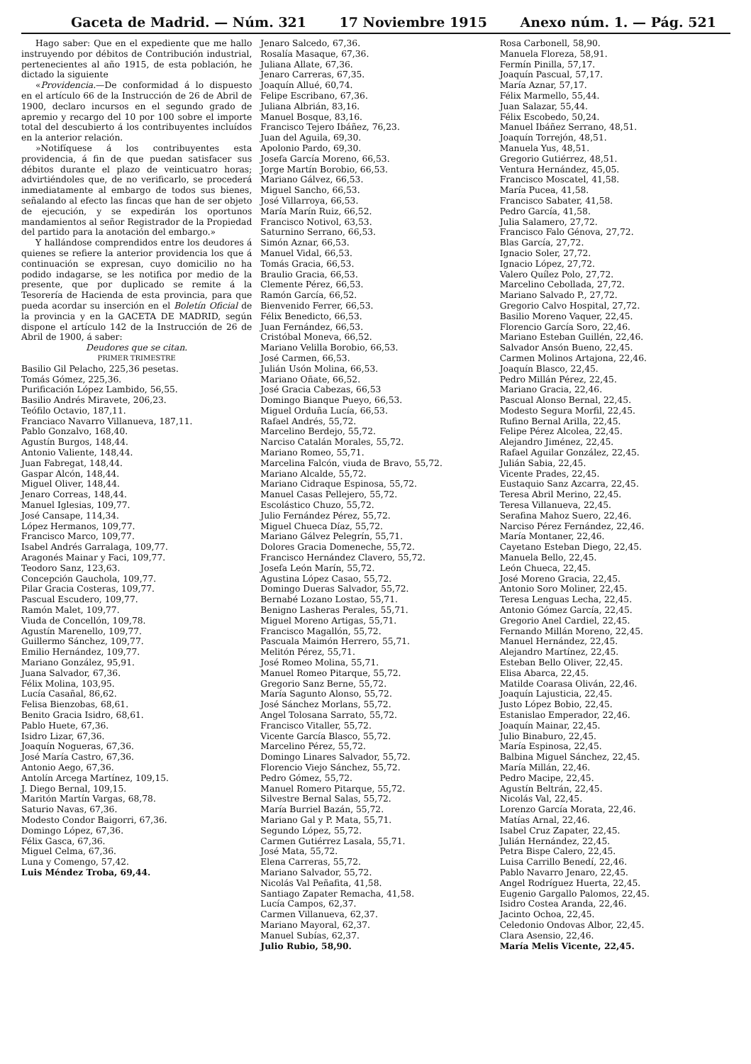Gaceta de Madrid. — Núm. 321 17 Noviembre 1915 Anexo núm. 1. — Pág. 521
Hago saber: Que en el expediente que me hallo instruyendo por débitos de Contribución industrial, pertenecientes al año 1915, de esta población, he dictado la siguiente
«Providencia.—De conformidad á lo dispuesto en el artículo 66 de la Instrucción de 26 de Abril de 1900, declaro incursos en el segundo grado de apremio y recargo del 10 por 100 sobre el importe total del descubierto á los contribuyentes incluídos en la anterior relación.
»Notifíquese á los contribuyentes esta providencia, á fin de que puedan satisfacer sus débitos durante el plazo de veinticuatro horas; advirtiéndoles que, de no verificarlo, se procederá inmediatamente al embargo de todos sus bienes, señalando al efecto las fincas que han de ser objeto de ejecución, y se expedirán los oportunos mandamientos al señor Registrador de la Propiedad del partido para la anotación del embargo.»
Y hallándose comprendidos entre los deudores á quienes se refiere la anterior providencia los que á continuación se expresan, cuyo domicilio no ha podido indagarse, se les notifica por medio de la presente, que por duplicado se remite á la Tesorería de Hacienda de esta provincia, para que pueda acordar su inserción en el Boletín Oficial de la provincia y en la GACETA DE MADRID, según dispone el artículo 142 de la Instrucción de 26 de Abril de 1900, á saber:
Deudores que se citan.
PRIMER TRIMESTRE
Basilio Gil Pelacho, 225,36 pesetas.
Tomás Gómez, 225,36.
Purificación López Lambido, 56,55.
Basilio Andrés Miravete, 206,23.
Teófilo Octavio, 187,11.
Franciaco Navarro Villanueva, 187,11.
Pablo Gonzalvo, 168,40.
Agustín Burgos, 148,44.
Antonio Valiente, 148,44.
Juan Fabregat, 148,44.
Gaspar Alcón, 148,44.
Miguel Oliver, 148,44.
Jenaro Correas, 148,44.
Manuel Iglesias, 109,77.
José Cansape, 114,34.
López Hermanos, 109,77.
Francisco Marco, 109,77.
Isabel Andrés Garralaga, 109,77.
Aragonés Mainar y Faci, 109,77.
Teodoro Sanz, 123,63.
Concepción Gauchola, 109,77.
Pilar Gracia Costeras, 109,77.
Pascual Escudero, 109,77.
Ramón Malet, 109,77.
Viuda de Concellón, 109,78.
Agustín Marenello, 109,77.
Guillermo Sánchez, 109,77.
Emilio Hernández, 109,77.
Mariano González, 95,91.
Juana Salvador, 67,36.
Félix Molina, 103,95.
Lucía Casañal, 86,62.
Felisa Bienzobas, 68,61.
Benito Gracia Isidro, 68,61.
Pablo Huete, 67,36.
Isidro Lizar, 67,36.
Joaquín Nogueras, 67,36.
José María Castro, 67,36.
Antonio Aego, 67,36.
Antolín Arcega Martínez, 109,15.
J. Diego Bernal, 109,15.
Maritón Martín Vargas, 68,78.
Saturio Navas, 67,36.
Modesto Condor Baigorri, 67,36.
Domingo López, 67,36.
Félix Gasca, 67,36.
Miguel Celma, 67,36.
Luna y Comengo, 57,42.
Luis Méndez Troba, 69,44.
Jenaro Salcedo, 67,36.
Rosalía Masaque, 67,36.
Juliana Allate, 67,36.
Jenaro Carreras, 67,35.
Joaquín Allué, 60,74.
Felipe Escribano, 67,36.
Juliana Albrián, 83,16.
Manuel Bosque, 83,16.
Francisco Tejero Ibáñez, 76,23.
Juan del Aguila, 69,30.
Apolonio Pardo, 69,30.
Josefa García Moreno, 66,53.
Jorge Martín Borobio, 66,53.
Mariano Gálvez, 66,53.
Miguel Sancho, 66,53.
José Villarroya, 66,53.
María Marín Ruiz, 66,52.
Francisco Notivol, 63,53.
Saturnino Serrano, 66,53.
Simón Aznar, 66,53.
Manuel Vidal, 66,53.
Tomás Gracia, 66,53.
Braulio Gracia, 66,53.
Clemente Pérez, 66,53.
Ramón García, 66,52.
Bienvenido Ferrer, 66,53.
Félix Benedicto, 66,53.
Juan Fernández, 66,53.
Cristóbal Moneva, 66,52.
Mariano Velilla Borobio, 66,53.
José Carmen, 66,53.
Julián Usón Molina, 66,53.
Mariano Oñate, 66,52.
José Gracia Cabezas, 66,53
Domingo Bianque Pueyo, 66,53.
Miguel Orduña Lucía, 66,53.
Rafael Andrés, 55,72.
Marcelino Berdejo, 55,72.
Narciso Catalán Morales, 55,72.
Mariano Romeo, 55,71.
Marcelina Falcón, viuda de Bravo, 55,72.
Mariano Alcalde, 55,72.
Mariano Cidraque Espinosa, 55,72.
Manuel Casas Pellejero, 55,72.
Escolástico Chuzo, 55,72.
Julio Fernández Pérez, 55,72.
Miguel Chueca Díaz, 55,72.
Mariano Gálvez Pelegrín, 55,71.
Dolores Gracia Domeneche, 55,72.
Francisco Hernández Clavero, 55,72.
Josefa León Marín, 55,72.
Agustina López Casao, 55,72.
Domingo Dueras Salvador, 55,72.
Bernabé Lozano Lostao, 55,71.
Benigno Lasheras Perales, 55,71.
Miguel Moreno Artigas, 55,71.
Francisco Magallón, 55,72.
Pascuala Maimón Herrero, 55,71.
Melitón Pérez, 55,71.
José Romeo Molina, 55,71.
Manuel Romeo Pitarque, 55,72.
Gregorio Sanz Berne, 55,72.
María Sagunto Alonso, 55,72.
José Sánchez Morlans, 55,72.
Angel Tolosana Sarrato, 55,72.
Francisco Vitaller, 55,72.
Vicente García Blasco, 55,72.
Marcelino Pérez, 55,72.
Domingo Linares Salvador, 55,72.
Florencio Viejo Sánchez, 55,72.
Pedro Gómez, 55,72.
Manuel Romero Pitarque, 55,72.
Silvestre Bernal Salas, 55,72.
María Burriel Bazán, 55,72.
Mariano Gal y P. Mata, 55,71.
Segundo López, 55,72.
Carmen Gutiérrez Lasala, 55,71.
José Mata, 55,72.
Elena Carreras, 55,72.
Mariano Salvador, 55,72.
Nicolás Val Peñafita, 41,58.
Santiago Zapater Remacha, 41,58.
Lucía Campos, 62,37.
Carmen Villanueva, 62,37.
Mariano Mayoral, 62,37.
Manuel Subías, 62,37.
Julio Rubio, 58,90.
Rosa Carbonell, 58,90.
Manuela Floreza, 58,91.
Fermín Pinilla, 57,17.
Joaquín Pascual, 57,17.
María Aznar, 57,17.
Félix Marmello, 55,44.
Juan Salazar, 55,44.
Félix Escobedo, 50,24.
Manuel Ibáñez Serrano, 48,51.
Joaquín Torrejón, 48,51.
Manuela Yus, 48,51.
Gregorio Gutiérrez, 48,51.
Ventura Hernández, 45,05.
Francisco Moscatel, 41,58.
María Pucea, 41,58.
Francisco Sabater, 41,58.
Pedro García, 41,58.
Julia Salamero, 27,72.
Francisco Falo Génova, 27,72.
Blas García, 27,72.
Ignacio Soler, 27,72.
Ignacio López, 27,72.
Valero Quílez Polo, 27,72.
Marcelino Cebollada, 27,72.
Mariano Salvado P., 27,72.
Gregorio Calvo Hospital, 27,72.
Basilio Moreno Vaquer, 22,45.
Florencio García Soro, 22,46.
Mariano Esteban Guillén, 22,46.
Salvador Ansón Bueno, 22,45.
Carmen Molinos Artajona, 22,46.
Joaquín Blasco, 22,45.
Pedro Millán Pérez, 22,45.
Mariano Gracia, 22,46.
Pascual Alonso Bernal, 22,45.
Modesto Segura Morfil, 22,45.
Rufino Bernal Arilla, 22,45.
Felipe Pérez Alcolea, 22,45.
Alejandro Jiménez, 22,45.
Rafael Aguilar González, 22,45.
Julián Sabia, 22,45.
Vicente Prades, 22,45.
Eustaquio Sanz Azcarra, 22,45.
Teresa Abril Merino, 22,45.
Teresa Villanueva, 22,45.
Serafina Mahoz Suero, 22,46.
Narciso Pérez Fernández, 22,46.
María Montaner, 22,46.
Cayetano Esteban Diego, 22,45.
Manuela Bello, 22,45.
León Chueca, 22,45.
José Moreno Gracia, 22,45.
Antonio Soro Moliner, 22,45.
Teresa Lenguas Lecha, 22,45.
Antonio Gómez García, 22,45.
Gregorio Anel Cardiel, 22,45.
Fernando Millán Moreno, 22,45.
Manuel Hernández, 22,45.
Alejandro Martínez, 22,45.
Esteban Bello Oliver, 22,45.
Elisa Abarca, 22,45.
Matilde Coarasa Oliván, 22,46.
Joaquín Lajusticia, 22,45.
Justo López Bobio, 22,45.
Estanislao Emperador, 22,46.
Joaquín Mainar, 22,45.
Julio Binaburo, 22,45.
María Espinosa, 22,45.
Balbina Miguel Sánchez, 22,45.
María Millán, 22,46.
Pedro Macipe, 22,45.
Agustín Beltrán, 22,45.
Nicolás Val, 22,45.
Lorenzo García Morata, 22,46.
Matías Arnal, 22,46.
Isabel Cruz Zapater, 22,45.
Julián Hernández, 22,45.
Petra Bispe Calero, 22,45.
Luisa Carrillo Benedí, 22,46.
Pablo Navarro Jenaro, 22,45.
Angel Rodríguez Huerta, 22,45.
Eugenio Gargallo Palomos, 22,45.
Isidro Costea Aranda, 22,46.
Jacinto Ochoa, 22,45.
Celedonio Ondovas Albor, 22,45.
Clara Asensio, 22,46.
María Melis Vicente, 22,45.